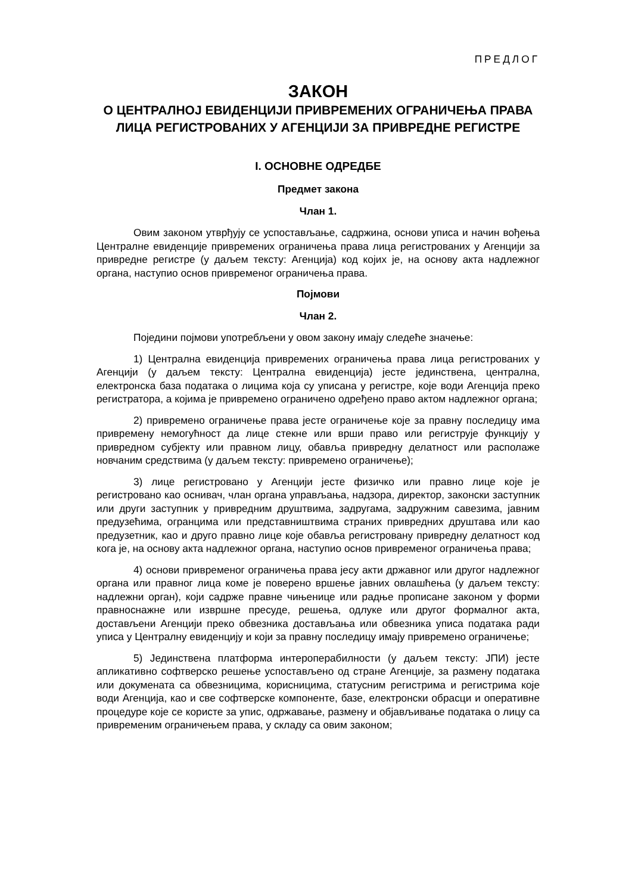ПРЕДЛОГ
ЗАКОН
О ЦЕНТРАЛНОЈ ЕВИДЕНЦИЈИ ПРИВРЕМЕНИХ ОГРАНИЧЕЊА ПРАВА ЛИЦА РЕГИСТРОВАНИХ У АГЕНЦИЈИ ЗА ПРИВРЕДНЕ РЕГИСТРЕ
I. ОСНОВНЕ ОДРЕДБЕ
Предмет закона
Члан 1.
Овим законом утврђују се успостављање, садржина, основи уписа и начин вођења Централне евиденције привремених ограничења права лица регистрованих у Агенцији за привредне регистре (у даљем тексту: Агенција) код којих је, на основу акта надлежног органа, наступио основ привременог ограничења права.
Појмови
Члан 2.
Поједини појмови употребљени у овом закону имају следеће значење:
1) Централна евиденција привремених ограничења права лица регистрованих у Агенцији (у даљем тексту: Централна евиденција) јесте јединствена, централна, електронска база података о лицима која су уписана у регистре, које води Агенција преко регистратора, а којима је привремено ограничено одређено право актом надлежног органа;
2) привремено ограничење права јесте ограничење које за правну последицу има привремену немогућност да лице стекне или врши право или региструје функцију у привредном субјекту или правном лицу, обавља привредну делатност или располаже новчаним средствима (у даљем тексту: привремено ограничење);
3) лице регистровано у Агенцији јесте физичко или правно лице које је регистровано као оснивач, члан органа управљања, надзора, директор, законски заступник или други заступник у привредним друштвима, задругама, задружним савезима, јавним предузећима, огранцима или представништвима страних привредних друштава или као предузетник, као и друго правно лице које обавља регистровану привредну делатност код кога је, на основу акта надлежног органа, наступио основ привременог ограничења права;
4) основи привременог ограничења права јесу акти државног или другог надлежног органа или правног лица коме је поверено вршење јавних овлашћења (у даљем тексту: надлежни орган), који садрже правне чињенице или радње прописане законом у форми правноснажне или извршне пресуде, решења, одлуке или другог формалног акта, достављени Агенцији преко обвезника достављања или обвезника уписа података ради уписа у Централну евиденцију и који за правну последицу имају привремено ограничење;
5) Јединствена платформа интероперабилности (у даљем тексту: ЈПИ) јесте апликативно софтверско решење успостављено од стране Агенције, за размену података или докумената са обвезницима, корисницима, статусним регистрима и регистрима које води Агенција, као и све софтверске компоненте, базе, електронски обрасци и оперативне процедуре које се користе за упис, одржавање, размену и објављивање података о лицу са привременим ограничењем права, у складу са овим законом;